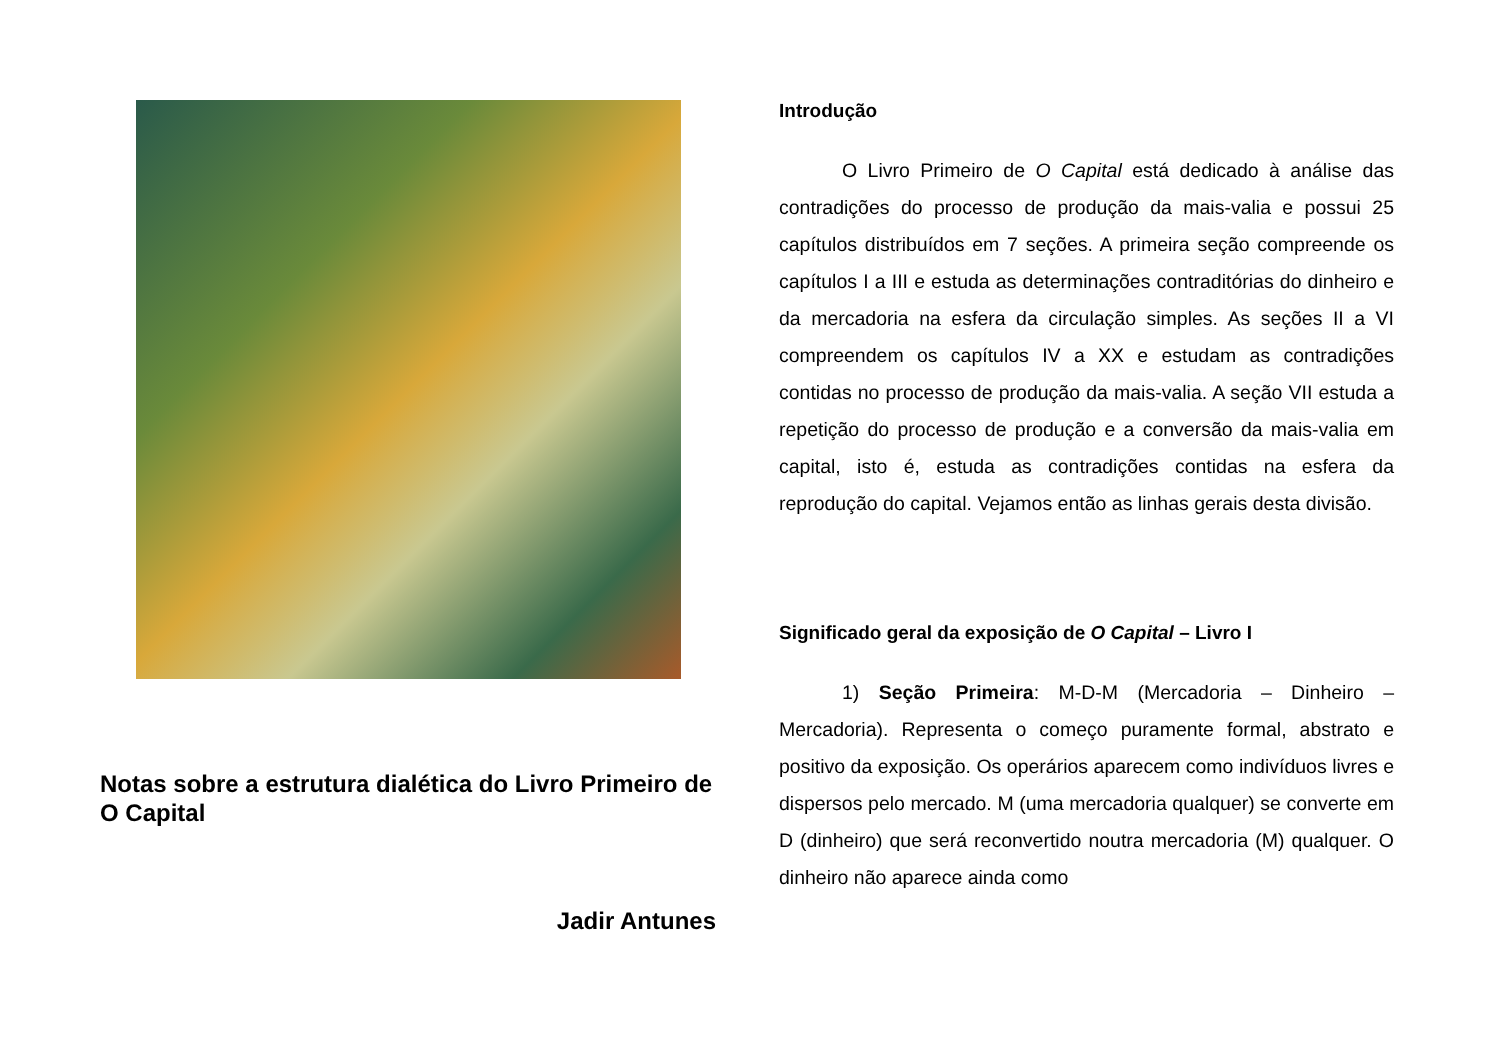Notas sobre a estrutura dialética do Livro Primeiro de O Capital
Jadir Antunes
Introdução
O Livro Primeiro de O Capital está dedicado à análise das contradições do processo de produção da mais-valia e possui 25 capítulos distribuídos em 7 seções. A primeira seção compreende os capítulos I a III e estuda as determinações contraditórias do dinheiro e da mercadoria na esfera da circulação simples. As seções II a VI compreendem os capítulos IV a XX e estudam as contradições contidas no processo de produção da mais-valia. A seção VII estuda a repetição do processo de produção e a conversão da mais-valia em capital, isto é, estuda as contradições contidas na esfera da reprodução do capital. Vejamos então as linhas gerais desta divisão.
Significado geral da exposição de O Capital – Livro I
1) Seção Primeira: M-D-M (Mercadoria – Dinheiro – Mercadoria). Representa o começo puramente formal, abstrato e positivo da exposição. Os operários aparecem como indivíduos livres e dispersos pelo mercado. M (uma mercadoria qualquer) se converte em D (dinheiro) que será reconvertido noutra mercadoria (M) qualquer. O dinheiro não aparece ainda como